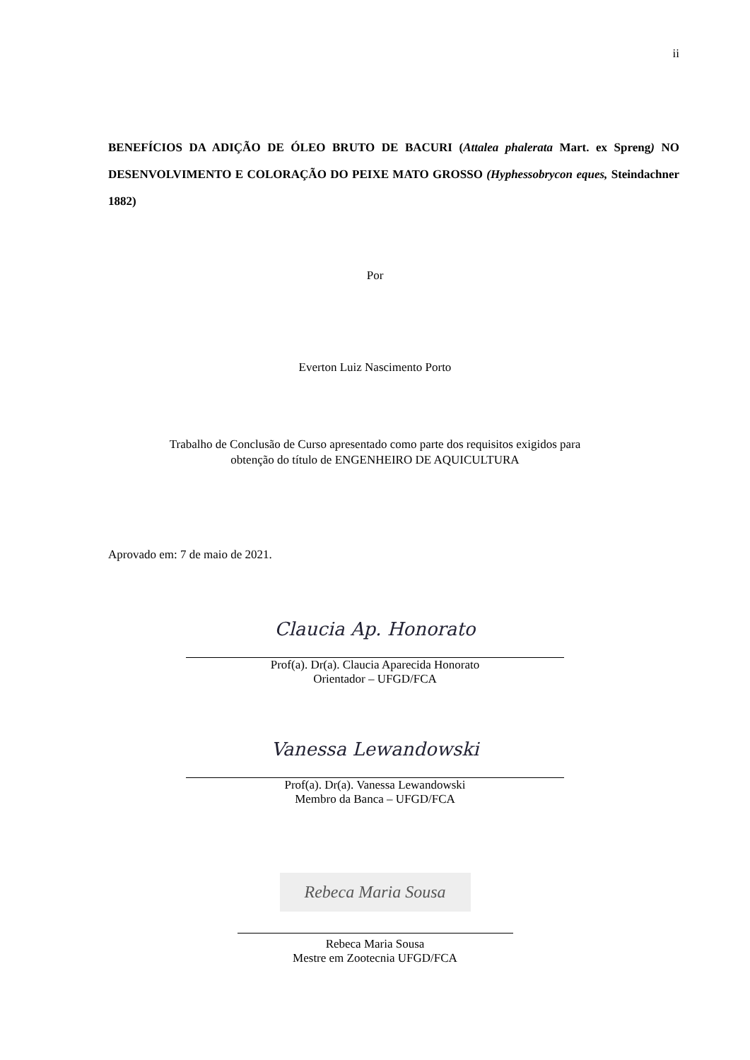ii
BENEFÍCIOS DA ADIÇÃO DE ÓLEO BRUTO DE BACURI (Attalea phalerata Mart. ex Spreng) NO DESENVOLVIMENTO E COLORAÇÃO DO PEIXE MATO GROSSO (Hyphessobrycon eques, Steindachner 1882)
Por
Everton Luiz Nascimento Porto
Trabalho de Conclusão de Curso apresentado como parte dos requisitos exigidos para
obtenção do título de ENGENHEIRO DE AQUICULTURA
Aprovado em: 7 de maio de 2021.
Claucia Ap. Honorato
Prof(a). Dr(a). Claucia Aparecida Honorato
Orientador – UFGD/FCA
Vanessa Lewandowski
Prof(a). Dr(a). Vanessa Lewandowski
Membro da Banca – UFGD/FCA
Rebeca Maria Sousa
Rebeca Maria Sousa
Mestre em Zootecnia UFGD/FCA